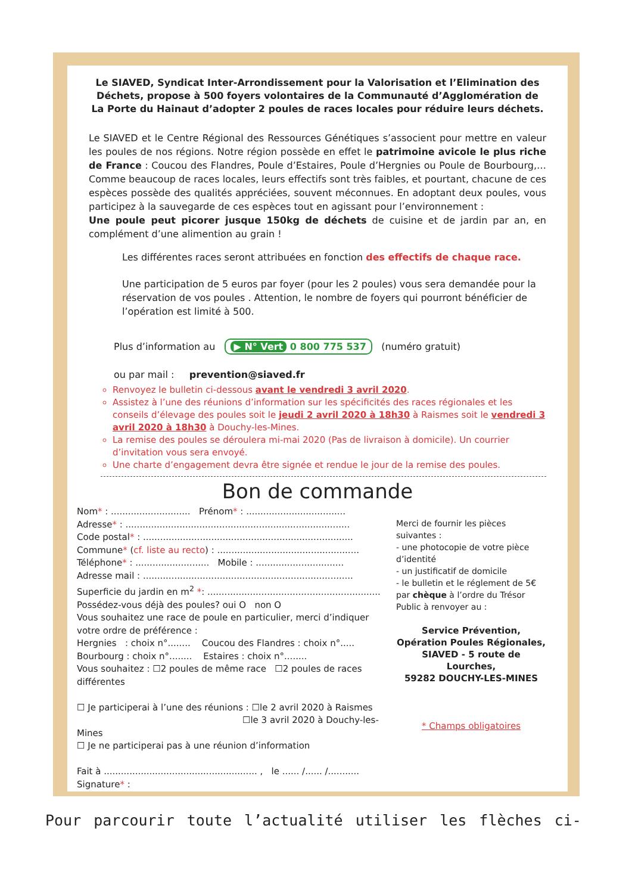Le SIAVED, Syndicat Inter-Arrondissement pour la Valorisation et l’Elimination des Déchets, propose à 500 foyers volontaires de la Communauté d’Agglomération de La Porte du Hainaut d’adopter 2 poules de races locales pour réduire leurs déchets.
Le SIAVED et le Centre Régional des Ressources Génétiques s’associent pour mettre en valeur les poules de nos régions. Notre région possède en effet le patrimoine avicole le plus riche de France : Coucou des Flandres, Poule d’Estaires, Poule d’Hergnies ou Poule de Bourbourg,… Comme beaucoup de races locales, leurs effectifs sont très faibles, et pourtant, chacune de ces espèces possède des qualités appréciées, souvent méconnues. En adoptant deux poules, vous participez à la sauvegarde de ces espèces tout en agissant pour l’environnement :
Une poule peut picorer jusque 150kg de déchets de cuisine et de jardin par an, en complément d’une alimention au grain !
Les différentes races seront attribuées en fonction des effectifs de chaque race.
Une participation de 5 euros par foyer (pour les 2 poules) vous sera demandée pour la réservation de vos poules . Attention, le nombre de foyers qui pourront bénéficier de l’opération est limité à 500.
Plus d’information au ▶ N° Vert 0 800 775 537 (numéro gratuit)
ou par mail : prevention@siaved.fr
Renvoyez le bulletin ci-dessous avant le vendredi 3 avril 2020.
Assistez à l’une des réunions d’information sur les spécificités des races régionales et les conseils d’élevage des poules soit le jeudi 2 avril 2020 à 18h30 à Raismes soit le vendredi 3 avril 2020 à 18h30 à Douchy-les-Mines.
La remise des poules se déroulera mi-mai 2020 (Pas de livraison à domicile). Un courrier d’invitation vous sera envoyé.
Une charte d’engagement devra être signée et rendue le jour de la remise des poules.
Bon de commande
Nom* : ............................ Prénom* : ...................................
Adresse* : ...............................................................................
Code postal* : ..........................................................................
Commune* (cf. liste au recto) : ..................................................
Téléphone* : .......................... Mobile : ...............................
Adresse mail : ..........................................................................
Superficie du jardin en m<sup>2</sup> *: .............................................................
Possédez-vous déjà des poules? oui O non O
Vous souhaitez une race de poule en particulier, merci d’indiquer votre ordre de préférence :
Hergnies : choix n°........ Coucou des Flandres : choix n°.....
Bourbourg : choix n°........ Estaires : choix n°........
Vous souhaitez : ☐2 poules de même race ☐2 poules de races différentes
☐ Je participerai à l’une des réunions : ☐le 2 avril 2020 à Raismes
☐le 3 avril 2020 à Douchy-les-Mines
☐ Je ne participerai pas à une réunion d’information
Fait à ...................................................... , le ...... /...... /...........
Signature* :
Merci de fournir les pièces suivantes :
- une photocopie de votre pièce d’identité
- un justificatif de domicile
- le bulletin et le réglement de 5€ par chèque à l’ordre du Trésor Public à renvoyer au :
Service Prévention,
Opération Poules Régionales,
SIAVED - 5 route de Lourches,
59282 DOUCHY-LES-MINES
* Champs obligatoires
Pour parcourir toute l’actualité utiliser les flèches ci-